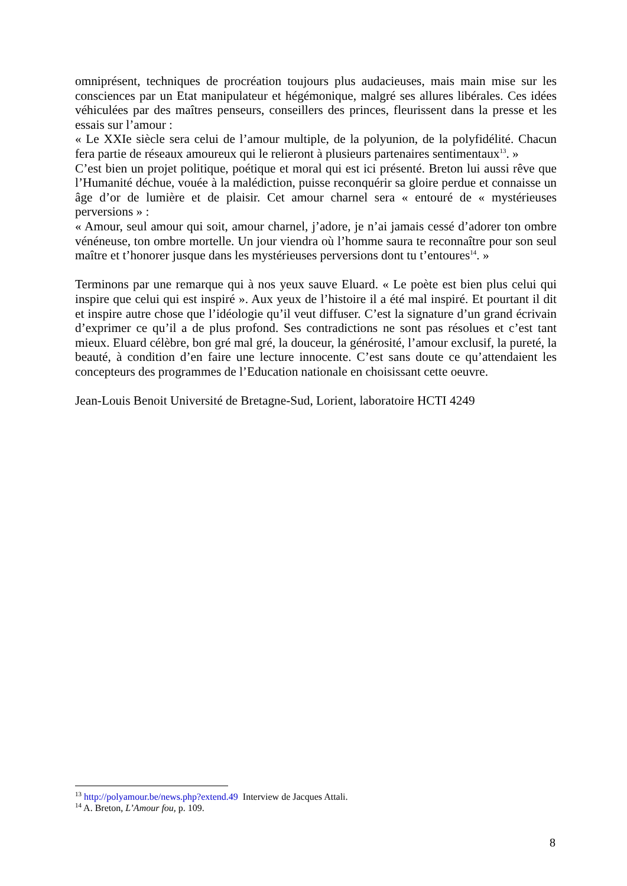omniprésent, techniques de procréation toujours plus audacieuses, mais main mise sur les consciences par un Etat manipulateur et hégémonique, malgré ses allures libérales. Ces idées véhiculées par des maîtres penseurs, conseillers des princes, fleurissent dans la presse et les essais sur l’amour :
« Le XXIe siècle sera celui de l’amour multiple, de la polyunion, de la polyfidélité. Chacun fera partie de réseaux amoureux qui le relieront à plusieurs partenaires sentimentaux<sup>13</sup>. »
C’est bien un projet politique, poétique et moral qui est ici présenté. Breton lui aussi rêve que l’Humanité déchue, vouée à la malédiction, puisse reconquérir sa gloire perdue et connaisse un âge d’or de lumière et de plaisir. Cet amour charnel sera « entouré de « mystérieuses perversions » :
« Amour, seul amour qui soit, amour charnel, j’adore, je n’ai jamais cessé d’adorer ton ombre vénéneuse, ton ombre mortelle. Un jour viendra où l’homme saura te reconnaître pour son seul maître et t’honorer jusque dans les mystérieuses perversions dont tu t’entoures<sup>14</sup>. »
Terminons par une remarque qui à nos yeux sauve Eluard. « Le poète est bien plus celui qui inspire que celui qui est inspiré ». Aux yeux de l’histoire il a été mal inspiré. Et pourtant il dit et inspire autre chose que l’idéologie qu’il veut diffuser. C’est la signature d’un grand écrivain d’exprimer ce qu’il a de plus profond. Ses contradictions ne sont pas résolues et c’est tant mieux. Eluard célèbre, bon gré mal gré, la douceur, la générosité, l’amour exclusif, la pureté, la beauté, à condition d’en faire une lecture innocente. C’est sans doute ce qu’attendaient les concepteurs des programmes de l’Education nationale en choisissant cette oeuvre.
Jean-Louis Benoit Université de Bretagne-Sud, Lorient, laboratoire HCTI 4249
<sup>13</sup> http://polyamour.be/news.php?extend.49 Interview de Jacques Attali.
<sup>14</sup> A. Breton, L’Amour fou, p. 109.
8